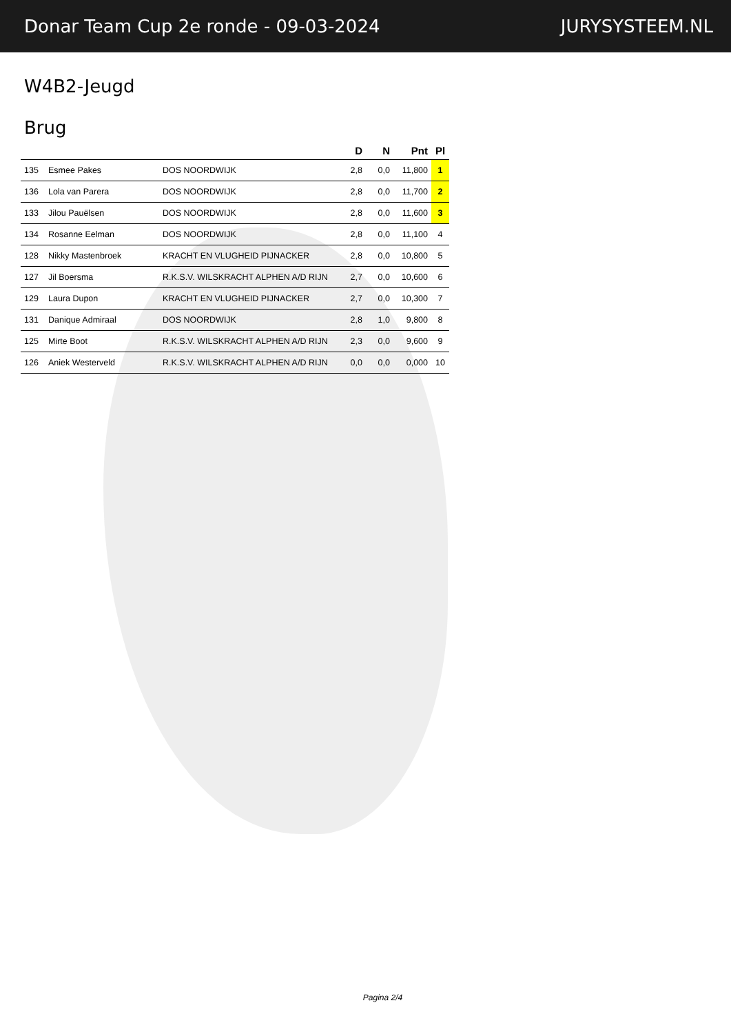Donar Team Cup 2e ronde - 09-03-2024 JURYSYSTEEM.NL
W4B2-Jeugd
Brug
| | | | D | N | Pnt | Pl |
| --- | --- | --- | --- | --- | --- | --- |
| 135 | Esmee Pakes | DOS NOORDWIJK | 2,8 | 0,0 | 11,800 | 1 |
| 136 | Lola van Parera | DOS NOORDWIJK | 2,8 | 0,0 | 11,700 | 2 |
| 133 | Jilou Pauëlsen | DOS NOORDWIJK | 2,8 | 0,0 | 11,600 | 3 |
| 134 | Rosanne Eelman | DOS NOORDWIJK | 2,8 | 0,0 | 11,100 | 4 |
| 128 | Nikky Mastenbroek | KRACHT EN VLUGHEID PIJNACKER | 2,8 | 0,0 | 10,800 | 5 |
| 127 | Jil Boersma | R.K.S.V. WILSKRACHT ALPHEN A/D RIJN | 2,7 | 0,0 | 10,600 | 6 |
| 129 | Laura Dupon | KRACHT EN VLUGHEID PIJNACKER | 2,7 | 0,0 | 10,300 | 7 |
| 131 | Danique Admiraal | DOS NOORDWIJK | 2,8 | 1,0 | 9,800 | 8 |
| 125 | Mirte Boot | R.K.S.V. WILSKRACHT ALPHEN A/D RIJN | 2,3 | 0,0 | 9,600 | 9 |
| 126 | Aniek Westerveld | R.K.S.V. WILSKRACHT ALPHEN A/D RIJN | 0,0 | 0,0 | 0,000 | 10 |
Pagina 2/4